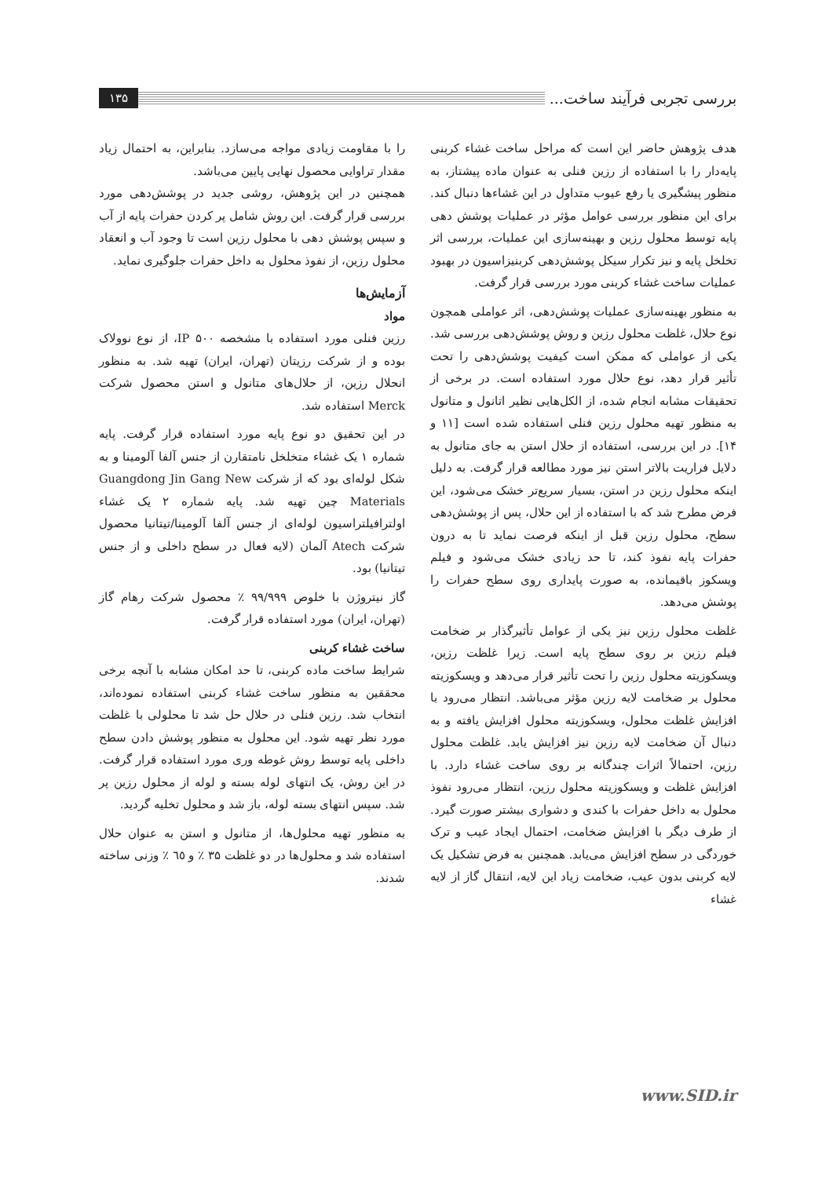بررسی تجربی فرآیند ساخت... ۱۳۵
هدف پژوهش حاضر این است که مراحل ساخت غشاء کربنی پایه‌دار را با استفاده از رزین فنلی به عنوان ماده پیشتاز، به منظور پیشگیری یا رفع عیوب متداول در این غشاءها دنبال کند. برای این منظور بررسی عوامل مؤثر در عملیات پوشش دهی پایه توسط محلول رزین و بهینه‌سازی این عملیات، بررسی اثر تخلخل پایه و نیز تکرار سیکل پوشش‌دهی کربنیزاسیون در بهبود عملیات ساخت غشاء کربنی مورد بررسی قرار گرفت.
به منظور بهینه‌سازی عملیات پوشش‌دهی، اثر عواملی همچون نوع حلال، غلظت محلول رزین و روش پوشش‌دهی بررسی شد. یکی از عواملی که ممکن است کیفیت پوشش‌دهی را تحت تأثیر قرار دهد، نوع حلال مورد استفاده است. در برخی از تحقیقات مشابه انجام شده، از الکل‌هایی نظیر اتانول و متانول به منظور تهیه محلول رزین فنلی استفاده شده است [۱۱ و ۱۴]. در این بررسی، استفاده از حلال استن به جای متانول به دلایل فراریت بالاتر استن نیز مورد مطالعه قرار گرفت. به دلیل اینکه محلول رزین در استن، بسیار سریع‌تر خشک می‌شود، این فرض مطرح شد که با استفاده از این حلال، پس از پوشش‌دهی سطح، محلول رزین قبل از اینکه فرصت نماید تا به درون حفرات پایه نفوذ کند، تا حد زیادی خشک می‌شود و فیلم ویسکوز باقیمانده، به صورت پایداری روی سطح حفرات را پوشش می‌دهد.
غلظت محلول رزین نیز یکی از عوامل تأثیرگذار بر ضخامت فیلم رزین بر روی سطح پایه است. زیرا غلظت رزین، ویسکوزیته محلول رزین را تحت تأثیر قرار می‌دهد و ویسکوزیته محلول بر ضخامت لایه رزین مؤثر می‌باشد. انتظار می‌رود با افزایش غلظت محلول، ویسکوزیته محلول افزایش یافته و به دنبال آن ضخامت لایه رزین نیز افزایش یابد. غلظت محلول رزین، احتمالاً اثرات چندگانه بر روی ساخت غشاء دارد. با افزایش غلظت و ویسکوزیته محلول رزین، انتظار می‌رود نفوذ محلول به داخل حفرات با کندی و دشواری بیشتر صورت گیرد. از طرف دیگر با افزایش ضخامت، احتمال ایجاد عیب و ترک خوردگی در سطح افزایش می‌یابد. همچنین به فرض تشکیل یک لایه کربنی بدون عیب، ضخامت زیاد این لایه، انتقال گاز از لایه غشاء
را با مقاومت زیادی مواجه می‌سازد. بنابراین، به احتمال زیاد مقدار تراوایی محصول نهایی پایین می‌باشد.
همچنین در این پژوهش، روشی جدید در پوشش‌دهی مورد بررسی قرار گرفت. این روش شامل پر کردن حفرات پایه از آب و سپس پوشش دهی با محلول رزین است تا وجود آب و انعقاد محلول رزین، از نفوذ محلول به داخل حفرات جلوگیری نماید.
آزمایش‌ها
مواد
رزین فنلی مورد استفاده با مشخصه IP ۵۰۰، از نوع نوولاک بوده و از شرکت رزیتان (تهران، ایران) تهیه شد. به منظور انحلال رزین، از حلال‌های متانول و استن محصول شرکت Merck استفاده شد.
در این تحقیق دو نوع پایه مورد استفاده قرار گرفت. پایه شماره ۱ یک غشاء متخلخل نامتقارن از جنس آلفا آلومینا و به شکل لوله‌ای بود که از شرکت Guangdong Jin Gang New Materials چین تهیه شد. پایه شماره ۲ یک غشاء اولترافیلتراسیون لوله‌ای از جنس آلفا آلومینا/تیتانیا محصول شرکت Atech آلمان (لایه فعال در سطح داخلی و از جنس تیتانیا) بود.
گاز نیتروژن با خلوص ۹۹/۹۹۹ ٪ محصول شرکت رهام گاز (تهران، ایران) مورد استفاده قرار گرفت.
ساخت غشاء کربنی
شرایط ساخت ماده کربنی، تا حد امکان مشابه با آنچه برخی محققین به منظور ساخت غشاء کربنی استفاده نموده‌اند، انتخاب شد. رزین فنلی در حلال حل شد تا محلولی با غلظت مورد نظر تهیه شود. این محلول به منظور پوشش دادن سطح داخلی پایه توسط روش غوطه وری مورد استفاده قرار گرفت. در این روش، یک انتهای لوله بسته و لوله از محلول رزین پر شد. سپس انتهای بسته لوله، باز شد و محلول تخلیه گردید.
به منظور تهیه محلول‌ها، از متانول و استن به عنوان حلال استفاده شد و محلول‌ها در دو غلظت ۳۵ ٪ و ٦٥ ٪ وزنی ساخته شدند.
www.SID.ir